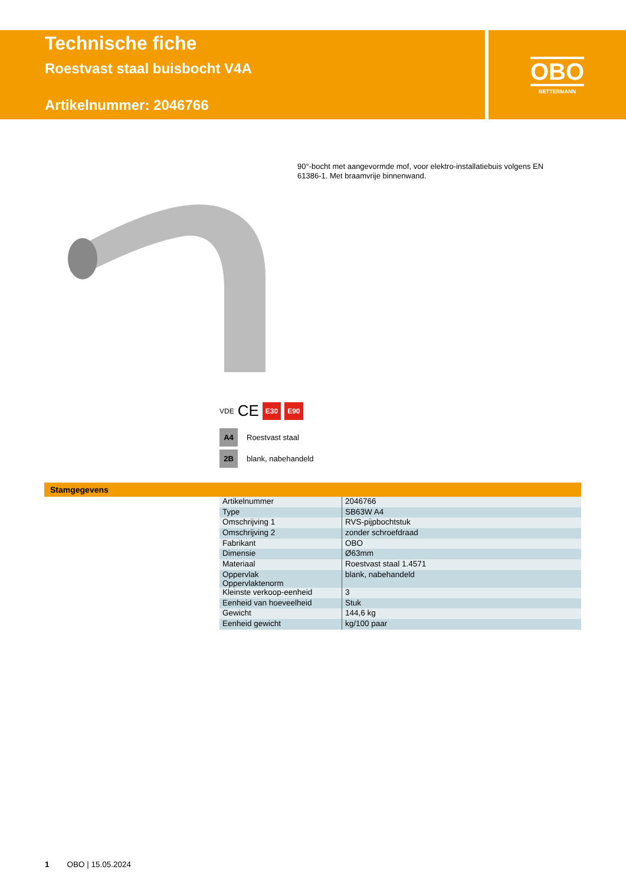Technische fiche
Roestvast staal buisbocht V4A
Artikelnummer: 2046766
OBO
BETTERMANN
90°-bocht met aangevormde mof, voor elektro-installatiebuis volgens EN 61386-1. Met braamvrije binnenwand.
VDE CE E30 E90
A4 Roestvast staal
2B blank, nabehandeld
Stamgegevens
| Artikelnummer | 2046766 |
| Type | SB63W A4 |
| Omschrijving 1 | RVS-pijpbochtstuk |
| Omschrijving 2 | zonder schroefdraad |
| Fabrikant | OBO |
| Dimensie | Ø63mm |
| Materiaal | Roestvast staal 1.4571 |
| Oppervlak Oppervlaktenorm | blank, nabehandeld |
| Kleinste verkoop-eenheid | 3 |
| Eenheid van hoeveelheid | Stuk |
| Gewicht | 144,6 kg |
| Eenheid gewicht | kg/100 paar |
1 OBO | 15.05.2024